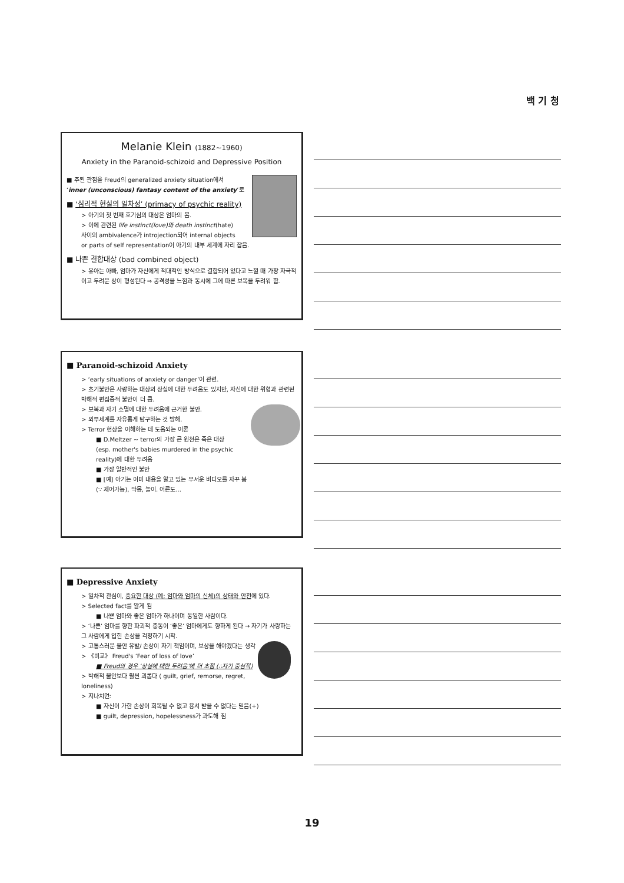백 기 청
Melanie Klein (1882~1960)
Anxiety in the Paranoid-schizoid and Depressive Position
■ 주된 관점을 Freud의 generalized anxiety situation에서
‘inner (unconscious) fantasy content of the anxiety’로
■ ‘심리적 현실의 일차성’ (primacy of psychic reality)
> 아기의 첫 번째 호기심의 대상은 엄마의 몸.
> 이에 관련된 life instinct(love)와 death instinct(hate)
사이의 ambivalence가 introjection되어 internal objects
or parts of self representation이 아기의 내부 세계에 자리 잡음.
■ 나쁜 결합대상 (bad combined object)
> 유아는 아빠, 엄마가 자신에게 적대적인 방식으로 결합되어 있다고 느낄 때 가장 자극적이고 두려운 상이 형성된다 ⇒ 공격성을 느낌과 동시에 그에 따른 보복을 두려워 함.
■ Paranoid-schizoid Anxiety
> ‘early situations of anxiety or danger’이 관련.
> 초기불안은 사랑하는 대상의 상실에 대한 두려움도 있지만, 자신에 대한 위협과 관련된 박해적 편집증적 불안이 더 큼.
> 보복과 자기 소멸에 대한 두려움에 근거한 불안.
> 외부세계를 자유롭게 탐구하는 것 방해.
> Terror 현상을 이해하는 데 도움되는 이론
■ D.Meltzer ~ terror의 가장 큰 원천은 죽은 대상
(esp. mother's babies murdered in the psychic reality)에 대한 두려움
■ 가장 일반적인 불안
■ [예] 아기는 이미 내용을 알고 있는 무서운 비디오를 자꾸 봄
(∵ 제어가능), 악몽, 놀이. 어른도...
■ Depressive Anxiety
> 일차적 관심이, 중요한 대상 (예; 엄마와 엄마의 신체)의 상태와 안전에 있다.
> Selected fact를 알게 됨
■ 나쁜 엄마와 좋은 엄마가 하나이며 동일한 사람이다.
> ‘나쁜’ 엄마를 향한 파괴적 충동이 ‘좋은’ 엄마에게도 향하게 된다 → 자기가 사랑하는 그 사람에게 입힌 손상을 걱정하기 시작.
> 고통스러운 불안 유발/ 손상이 자기 책임이며, 보상을 해야겠다는 생각
> 《비교》 Freud's ‘Fear of loss of love’
■ Freud의 경우 ‘상실에 대한 두려움’에 더 초점 (∴자기 중심적)
> 박해적 불안보다 훨씬 괴롭다 ( guilt, grief, remorse, regret, loneliness)
> 지나치면:
■ 자신이 가한 손상이 회복될 수 없고 용서 받을 수 없다는 믿음(+)
■ guilt, depression, hopelessness가 과도해 짐
19